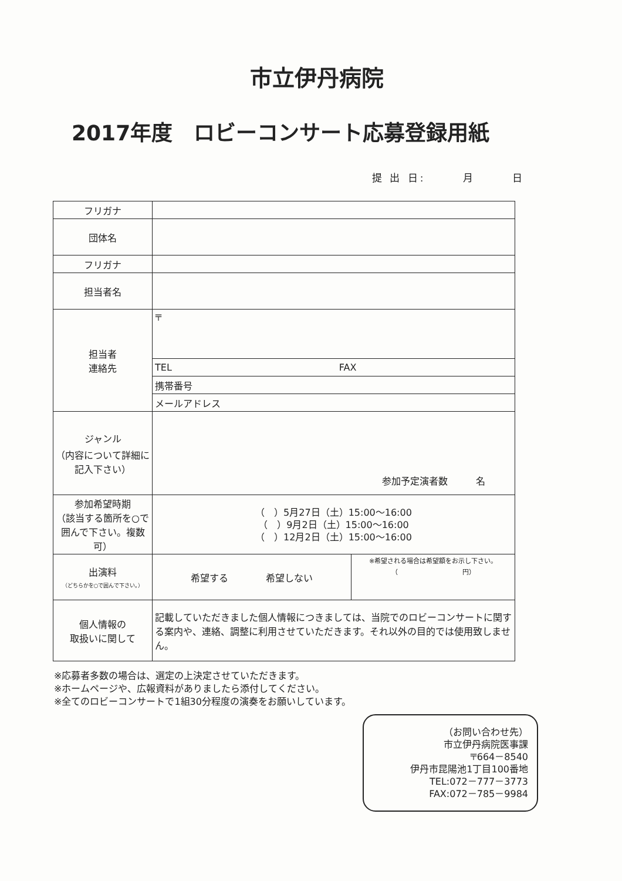市立伊丹病院
2017年度　ロビーコンサート応募登録用紙
提 出 日:　　　月　　　日
| フリガナ | | |
| 団体名 | | |
| フリガナ | | |
| 担当者名 | | |
| 担当者 連絡先 | 〒 | |
| | TEL FAX | |
| | 携帯番号 | |
| | メールアドレス | |
| ジャンル （内容について詳細に記入下さい） | 参加予定演者数 名 | |
| 参加希望時期 （該当する箇所を○で囲んで下さい。複数可） | （ ）5月27日（土）15:00～16:00 （ ）9月2日（土）15:00～16:00 （ ）12月2日（土）15:00～16:00 | |
| 出演料 （どちらかを○で囲んで下さい。） | 希望する 希望しない | ※希望される場合は希望額をお示し下さい。 （ 円） |
| 個人情報の 取扱いに関して | 記載していただきました個人情報につきましては、当院でのロビーコンサートに関する案内や、連絡、調整に利用させていただきます。それ以外の目的では使用致しません。 | |
※応募者多数の場合は、選定の上決定させていただきます。
※ホームページや、広報資料がありましたら添付してください。
※全てのロビーコンサートで1組30分程度の演奏をお願いしています。
（お問い合わせ先）
市立伊丹病院医事課
〒664－8540
伊丹市昆陽池1丁目100番地
TEL:072－777－3773
FAX:072－785－9984